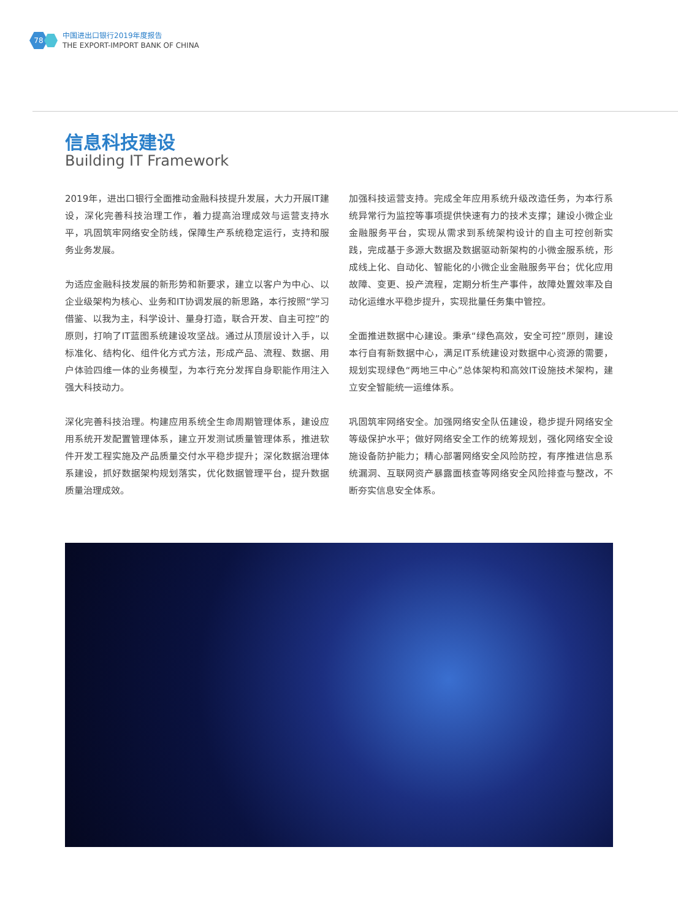78
中国进出口银行2019年度报告
THE EXPORT-IMPORT BANK OF CHINA
信息科技建设
Building IT Framework
2019年，进出口银行全面推动金融科技提升发展，大力开展IT建设，深化完善科技治理工作，着力提高治理成效与运营支持水平，巩固筑牢网络安全防线，保障生产系统稳定运行，支持和服务业务发展。
为适应金融科技发展的新形势和新要求，建立以客户为中心、以企业级架构为核心、业务和IT协调发展的新思路，本行按照“学习借鉴、以我为主，科学设计、量身打造，联合开发、自主可控”的原则，打响了IT蓝图系统建设攻坚战。通过从顶层设计入手，以标准化、结构化、组件化方式方法，形成产品、流程、数据、用户体验四维一体的业务模型，为本行充分发挥自身职能作用注入强大科技动力。
深化完善科技治理。构建应用系统全生命周期管理体系，建设应用系统开发配置管理体系，建立开发测试质量管理体系，推进软件开发工程实施及产品质量交付水平稳步提升；深化数据治理体系建设，抓好数据架构规划落实，优化数据管理平台，提升数据质量治理成效。
加强科技运营支持。完成全年应用系统升级改造任务，为本行系统异常行为监控等事项提供快速有力的技术支撑；建设小微企业金融服务平台，实现从需求到系统架构设计的自主可控创新实践，完成基于多源大数据及数据驱动新架构的小微金服系统，形成线上化、自动化、智能化的小微企业金融服务平台；优化应用故障、变更、投产流程，定期分析生产事件，故障处置效率及自动化运维水平稳步提升，实现批量任务集中管控。
全面推进数据中心建设。秉承“绿色高效，安全可控”原则，建设本行自有新数据中心，满足IT系统建设对数据中心资源的需要，规划实现绿色“两地三中心”总体架构和高效IT设施技术架构，建立安全智能统一运维体系。
巩固筑牢网络安全。加强网络安全队伍建设，稳步提升网络安全等级保护水平；做好网络安全工作的统筹规划，强化网络安全设施设备防护能力；精心部署网络安全风险防控，有序推进信息系统漏洞、互联网资产暴露面核查等网络安全风险排查与整改，不断夯实信息安全体系。